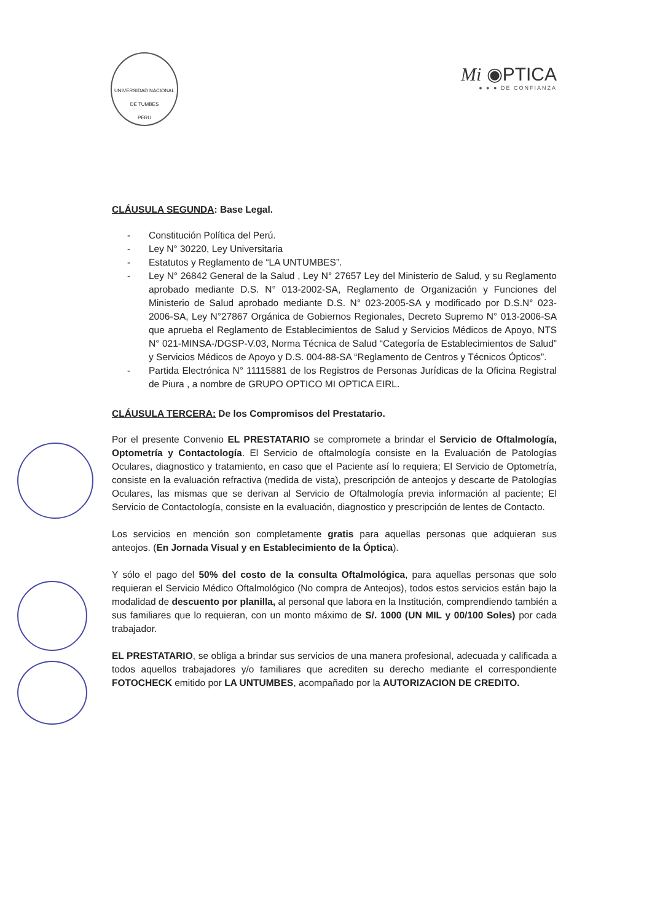UNIVERSIDAD NACIONAL DE TUMBES
PERU
Mi ◉PTICA
● ● ● DE CONFIANZA
CLÁUSULA SEGUNDA: Base Legal.
- Constitución Política del Perú.
- Ley N° 30220, Ley Universitaria
- Estatutos y Reglamento de “LA UNTUMBES”.
- Ley N° 26842 General de la Salud , Ley N° 27657 Ley del Ministerio de Salud, y su Reglamento aprobado mediante D.S. N° 013-2002-SA, Reglamento de Organización y Funciones del Ministerio de Salud aprobado mediante D.S. N° 023-2005-SA y modificado por D.S.N° 023-2006-SA, Ley N°27867 Orgánica de Gobiernos Regionales, Decreto Supremo N° 013-2006-SA que aprueba el Reglamento de Establecimientos de Salud y Servicios Médicos de Apoyo, NTS N° 021-MINSA-/DGSP-V.03, Norma Técnica de Salud “Categoría de Establecimientos de Salud” y Servicios Médicos de Apoyo y D.S. 004-88-SA “Reglamento de Centros y Técnicos Ópticos”.
- Partida Electrónica N° 11115881 de los Registros de Personas Jurídicas de la Oficina Registral de Piura , a nombre de GRUPO OPTICO MI OPTICA EIRL.
CLÁUSULA TERCERA: De los Compromisos del Prestatario.
Por el presente Convenio EL PRESTATARIO se compromete a brindar el Servicio de Oftalmología, Optometría y Contactología. El Servicio de oftalmología consiste en la Evaluación de Patologías Oculares, diagnostico y tratamiento, en caso que el Paciente así lo requiera; El Servicio de Optometría, consiste en la evaluación refractiva (medida de vista), prescripción de anteojos y descarte de Patologías Oculares, las mismas que se derivan al Servicio de Oftalmología previa información al paciente; El Servicio de Contactología, consiste en la evaluación, diagnostico y prescripción de lentes de Contacto.
Los servicios en mención son completamente gratis para aquellas personas que adquieran sus anteojos. (En Jornada Visual y en Establecimiento de la Óptica).
Y sólo el pago del 50% del costo de la consulta Oftalmológica, para aquellas personas que solo requieran el Servicio Médico Oftalmológico (No compra de Anteojos), todos estos servicios están bajo la modalidad de descuento por planilla, al personal que labora en la Institución, comprendiendo también a sus familiares que lo requieran, con un monto máximo de S/. 1000 (UN MIL y 00/100 Soles) por cada trabajador.
EL PRESTATARIO, se obliga a brindar sus servicios de una manera profesional, adecuada y calificada a todos aquellos trabajadores y/o familiares que acrediten su derecho mediante el correspondiente FOTOCHECK emitido por LA UNTUMBES, acompañado por la AUTORIZACION DE CREDITO.